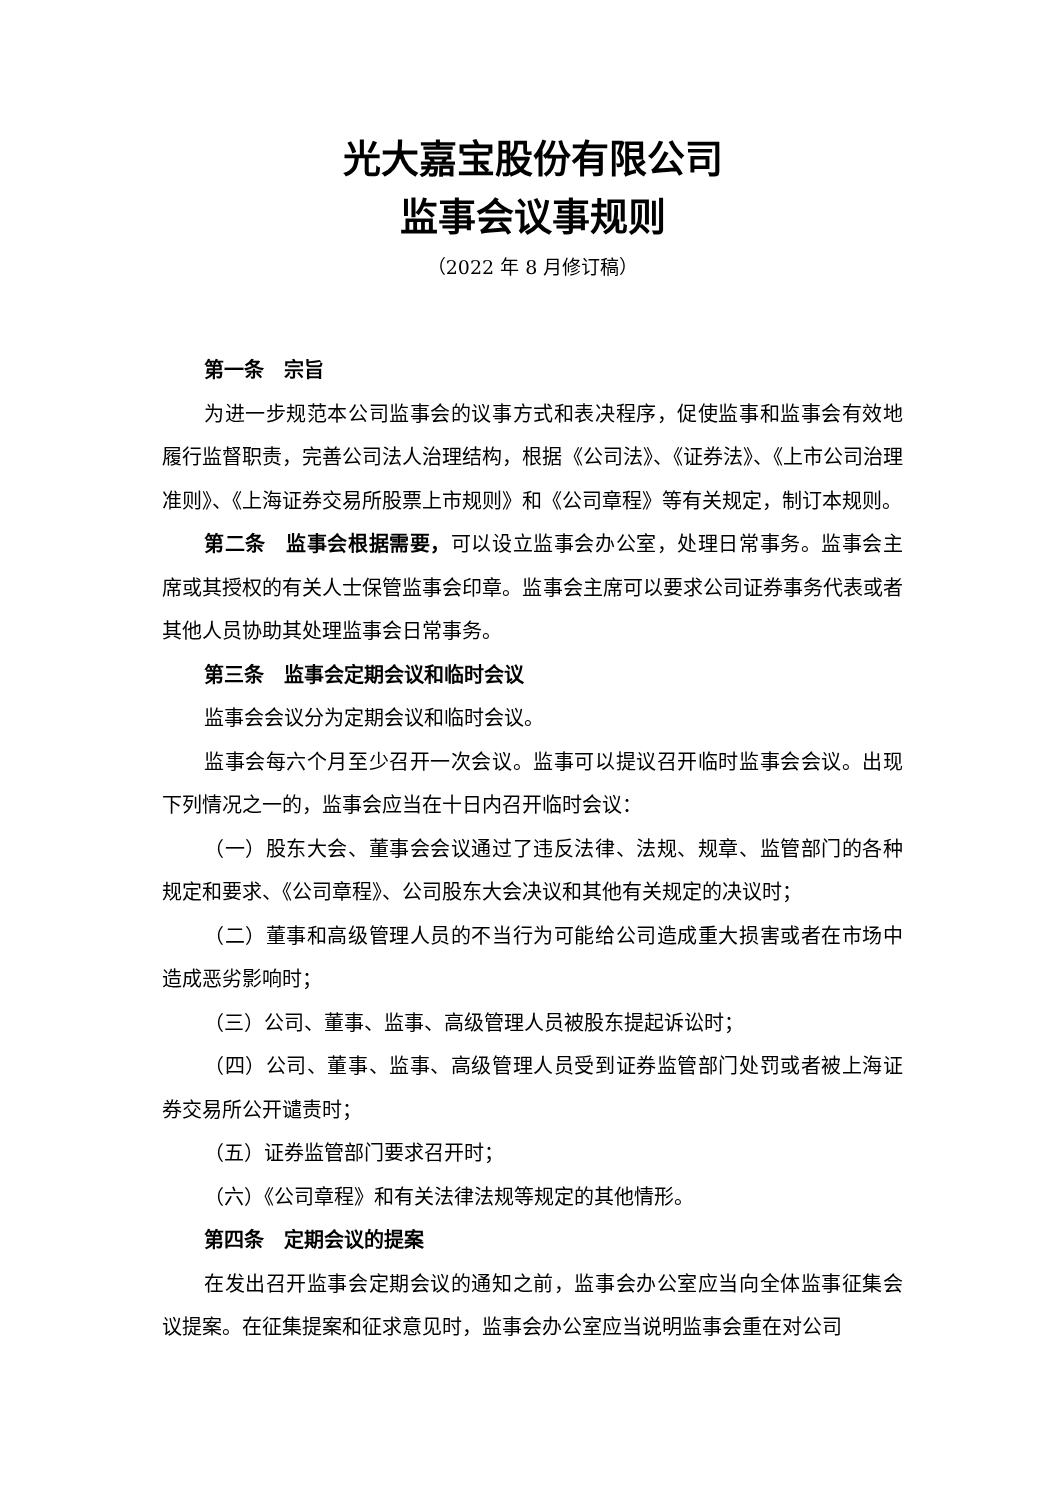光大嘉宝股份有限公司
监事会议事规则
（2022 年 8 月修订稿）
第一条　宗旨
为进一步规范本公司监事会的议事方式和表决程序，促使监事和监事会有效地履行监督职责，完善公司法人治理结构，根据《公司法》、《证券法》、《上市公司治理准则》、《上海证券交易所股票上市规则》和《公司章程》等有关规定，制订本规则。
第二条　监事会根据需要，可以设立监事会办公室，处理日常事务。监事会主席或其授权的有关人士保管监事会印章。监事会主席可以要求公司证券事务代表或者其他人员协助其处理监事会日常事务。
第三条　监事会定期会议和临时会议
监事会会议分为定期会议和临时会议。
监事会每六个月至少召开一次会议。监事可以提议召开临时监事会会议。出现下列情况之一的，监事会应当在十日内召开临时会议：
（一）股东大会、董事会会议通过了违反法律、法规、规章、监管部门的各种规定和要求、《公司章程》、公司股东大会决议和其他有关规定的决议时；
（二）董事和高级管理人员的不当行为可能给公司造成重大损害或者在市场中造成恶劣影响时；
（三）公司、董事、监事、高级管理人员被股东提起诉讼时；
（四）公司、董事、监事、高级管理人员受到证券监管部门处罚或者被上海证券交易所公开谴责时；
（五）证券监管部门要求召开时；
（六）《公司章程》和有关法律法规等规定的其他情形。
第四条　定期会议的提案
在发出召开监事会定期会议的通知之前，监事会办公室应当向全体监事征集会议提案。在征集提案和征求意见时，监事会办公室应当说明监事会重在对公司